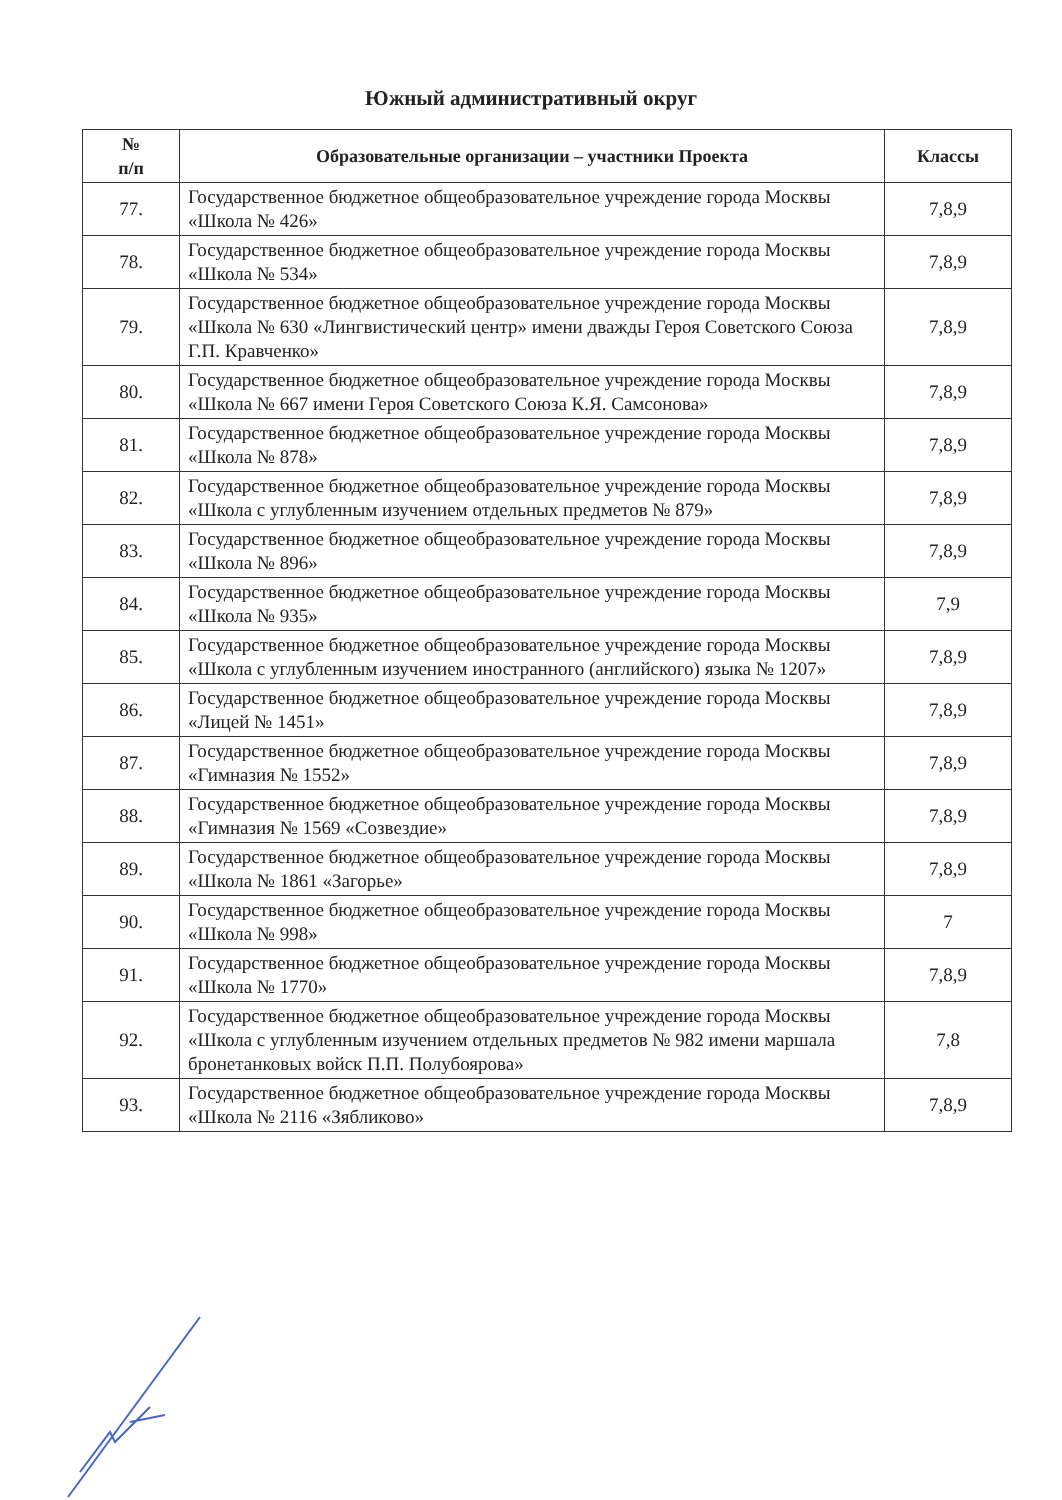Южный административный округ
| № п/п | Образовательные организации – участники Проекта | Классы |
| --- | --- | --- |
| 77. | Государственное бюджетное общеобразовательное учреждение города Москвы «Школа № 426» | 7,8,9 |
| 78. | Государственное бюджетное общеобразовательное учреждение города Москвы «Школа № 534» | 7,8,9 |
| 79. | Государственное бюджетное общеобразовательное учреждение города Москвы «Школа № 630 «Лингвистический центр» имени дважды Героя Советского Союза Г.П. Кравченко» | 7,8,9 |
| 80. | Государственное бюджетное общеобразовательное учреждение города Москвы «Школа № 667 имени Героя Советского Союза К.Я. Самсонова» | 7,8,9 |
| 81. | Государственное бюджетное общеобразовательное учреждение города Москвы «Школа № 878» | 7,8,9 |
| 82. | Государственное бюджетное общеобразовательное учреждение города Москвы «Школа с углубленным изучением отдельных предметов № 879» | 7,8,9 |
| 83. | Государственное бюджетное общеобразовательное учреждение города Москвы «Школа № 896» | 7,8,9 |
| 84. | Государственное бюджетное общеобразовательное учреждение города Москвы «Школа № 935» | 7,9 |
| 85. | Государственное бюджетное общеобразовательное учреждение города Москвы «Школа с углубленным изучением иностранного (английского) языка № 1207» | 7,8,9 |
| 86. | Государственное бюджетное общеобразовательное учреждение города Москвы «Лицей № 1451» | 7,8,9 |
| 87. | Государственное бюджетное общеобразовательное учреждение города Москвы «Гимназия № 1552» | 7,8,9 |
| 88. | Государственное бюджетное общеобразовательное учреждение города Москвы «Гимназия № 1569 «Созвездие» | 7,8,9 |
| 89. | Государственное бюджетное общеобразовательное учреждение города Москвы «Школа № 1861 «Загорье» | 7,8,9 |
| 90. | Государственное бюджетное общеобразовательное учреждение города Москвы «Школа № 998» | 7 |
| 91. | Государственное бюджетное общеобразовательное учреждение города Москвы «Школа № 1770» | 7,8,9 |
| 92. | Государственное бюджетное общеобразовательное учреждение города Москвы «Школа с углубленным изучением отдельных предметов № 982 имени маршала бронетанковых войск П.П. Полубоярова» | 7,8 |
| 93. | Государственное бюджетное общеобразовательное учреждение города Москвы «Школа № 2116 «Зябликово» | 7,8,9 |